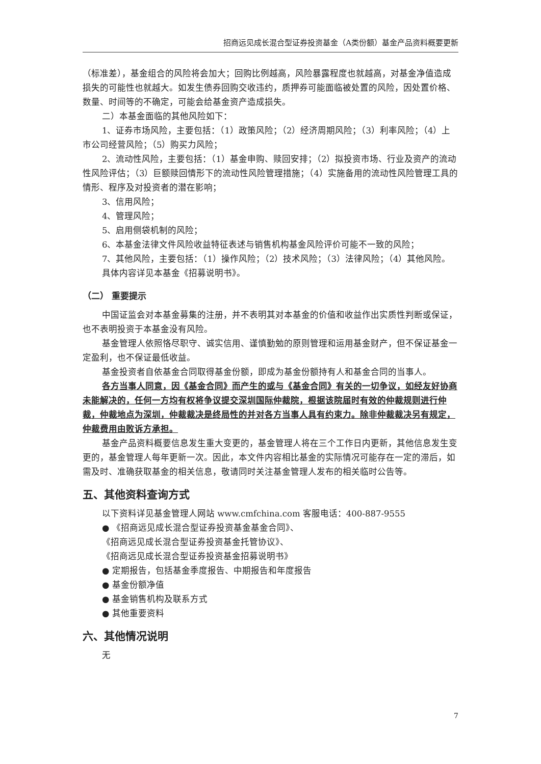招商远见成长混合型证券投资基金（A类份额）基金产品资料概要更新
（标准差），基金组合的风险将会加大；回购比例越高，风险暴露程度也就越高，对基金净值造成损失的可能性也就越大。如发生债券回购交收违约，质押券可能面临被处置的风险，因处置价格、数量、时间等的不确定，可能会给基金资产造成损失。
二）本基金面临的其他风险如下：
1、证券市场风险，主要包括：（1）政策风险；（2）经济周期风险；（3）利率风险；（4）上市公司经营风险；（5）购买力风险；
2、流动性风险，主要包括：（1）基金申购、赎回安排；（2）拟投资市场、行业及资产的流动性风险评估；（3）巨额赎回情形下的流动性风险管理措施；（4）实施备用的流动性风险管理工具的情形、程序及对投资者的潜在影响；
3、信用风险；
4、管理风险；
5、启用侧袋机制的风险；
6、本基金法律文件风险收益特征表述与销售机构基金风险评价可能不一致的风险；
7、其他风险，主要包括：（1）操作风险；（2）技术风险；（3）法律风险；（4）其他风险。
具体内容详见本基金《招募说明书》。
（二） 重要提示
中国证监会对本基金募集的注册，并不表明其对本基金的价值和收益作出实质性判断或保证，也不表明投资于本基金没有风险。
基金管理人依照恪尽职守、诚实信用、谨慎勤勉的原则管理和运用基金财产，但不保证基金一定盈利，也不保证最低收益。
基金投资者自依基金合同取得基金份额，即成为基金份额持有人和基金合同的当事人。
各方当事人同意，因《基金合同》而产生的或与《基金合同》有关的一切争议，如经友好协商未能解决的，任何一方均有权将争议提交深圳国际仲裁院，根据该院届时有效的仲裁规则进行仲裁，仲裁地点为深圳，仲裁裁决是终局性的并对各方当事人具有约束力。除非仲裁裁决另有规定，仲裁费用由败诉方承担。
基金产品资料概要信息发生重大变更的，基金管理人将在三个工作日内更新，其他信息发生变更的，基金管理人每年更新一次。因此，本文件内容相比基金的实际情况可能存在一定的滞后，如需及时、准确获取基金的相关信息，敬请同时关注基金管理人发布的相关临时公告等。
五、其他资料查询方式
以下资料详见基金管理人网站 www.cmfchina.com 客服电话：400-887-9555
● 《招商远见成长混合型证券投资基金基金合同》、
《招商远见成长混合型证券投资基金托管协议》、
《招商远见成长混合型证券投资基金招募说明书》
● 定期报告，包括基金季度报告、中期报告和年度报告
● 基金份额净值
● 基金销售机构及联系方式
● 其他重要资料
六、其他情况说明
无
7